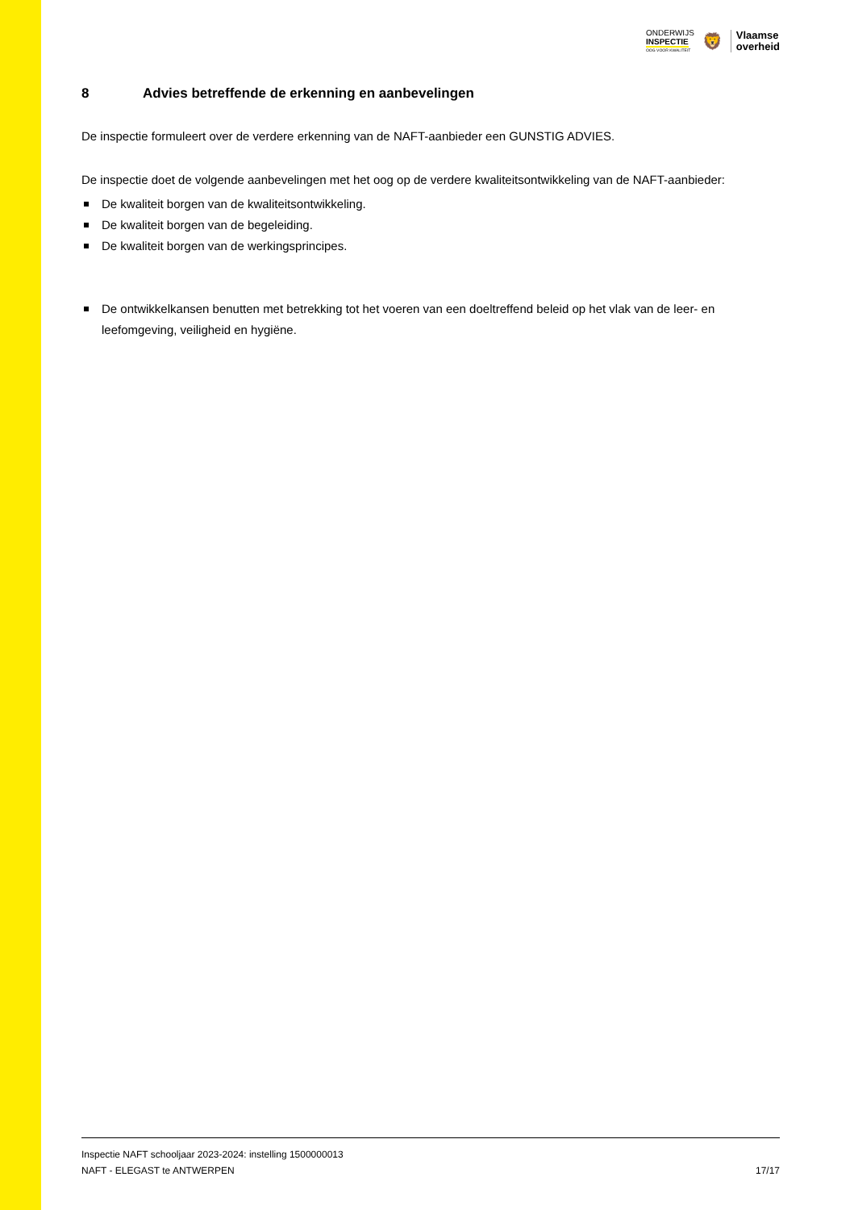ONDERWIJS
INSPECTIE
OOG VOOR KWALITEIT
🦁
Vlaamse
overheid
8 Advies betreffende de erkenning en aanbevelingen
De inspectie formuleert over de verdere erkenning van de NAFT-aanbieder een GUNSTIG ADVIES.
De inspectie doet de volgende aanbevelingen met het oog op de verdere kwaliteitsontwikkeling van de NAFT-aanbieder:
De kwaliteit borgen van de kwaliteitsontwikkeling.
De kwaliteit borgen van de begeleiding.
De kwaliteit borgen van de werkingsprincipes.
De ontwikkelkansen benutten met betrekking tot het voeren van een doeltreffend beleid op het vlak van de leer- en leefomgeving, veiligheid en hygiëne.
Inspectie NAFT schooljaar 2023-2024: instelling 1500000013
NAFT - ELEGAST te ANTWERPEN 17/17